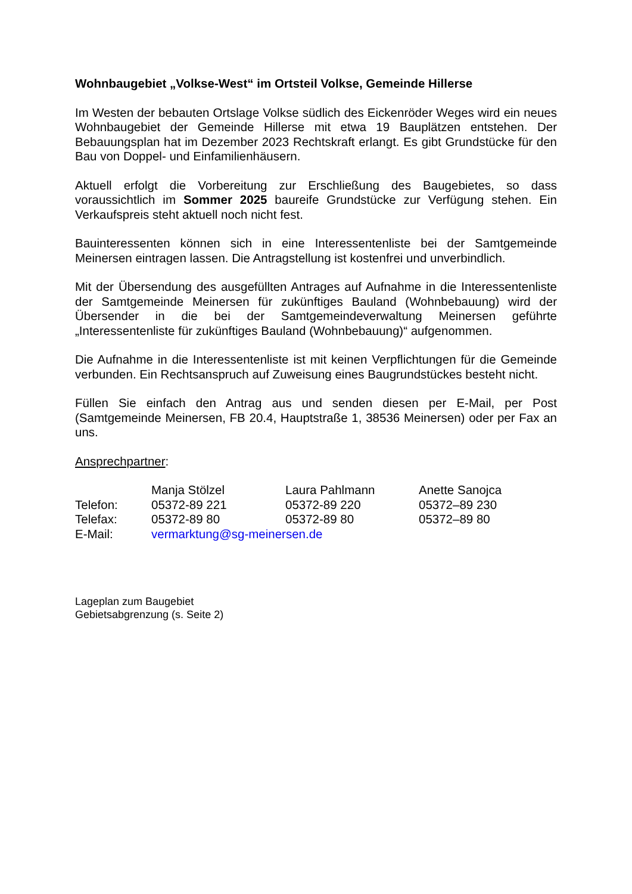Wohnbaugebiet „Volkse-West“ im Ortsteil Volkse, Gemeinde Hillerse
Im Westen der bebauten Ortslage Volkse südlich des Eickenröder Weges wird ein neues Wohnbaugebiet der Gemeinde Hillerse mit etwa 19 Bauplätzen entstehen. Der Bebauungsplan hat im Dezember 2023 Rechtskraft erlangt. Es gibt Grundstücke für den Bau von Doppel- und Einfamilienhäusern.
Aktuell erfolgt die Vorbereitung zur Erschließung des Baugebietes, so dass voraussichtlich im Sommer 2025 baureife Grundstücke zur Verfügung stehen. Ein Verkaufspreis steht aktuell noch nicht fest.
Bauinteressenten können sich in eine Interessentenliste bei der Samtgemeinde Meinersen eintragen lassen. Die Antragstellung ist kostenfrei und unverbindlich.
Mit der Übersendung des ausgefüllten Antrages auf Aufnahme in die Interessentenliste der Samtgemeinde Meinersen für zukünftiges Bauland (Wohnbebauung) wird der Übersender in die bei der Samtgemeindeverwaltung Meinersen geführte „Interessentenliste für zukünftiges Bauland (Wohnbebauung)“ aufgenommen.
Die Aufnahme in die Interessentenliste ist mit keinen Verpflichtungen für die Gemeinde verbunden. Ein Rechtsanspruch auf Zuweisung eines Baugrundstückes besteht nicht.
Füllen Sie einfach den Antrag aus und senden diesen per E-Mail, per Post (Samtgemeinde Meinersen, FB 20.4, Hauptstraße 1, 38536 Meinersen) oder per Fax an uns.
Ansprechpartner:
| | Manja Stölzel | Laura Pahlmann | Anette Sanojca |
| Telefon: | 05372-89 221 | 05372-89 220 | 05372–89 230 |
| Telefax: | 05372-89 80 | 05372-89 80 | 05372–89 80 |
| E-Mail: | vermarktung@sg-meinersen.de | | |
Lageplan zum Baugebiet
Gebietsabgrenzung (s. Seite 2)